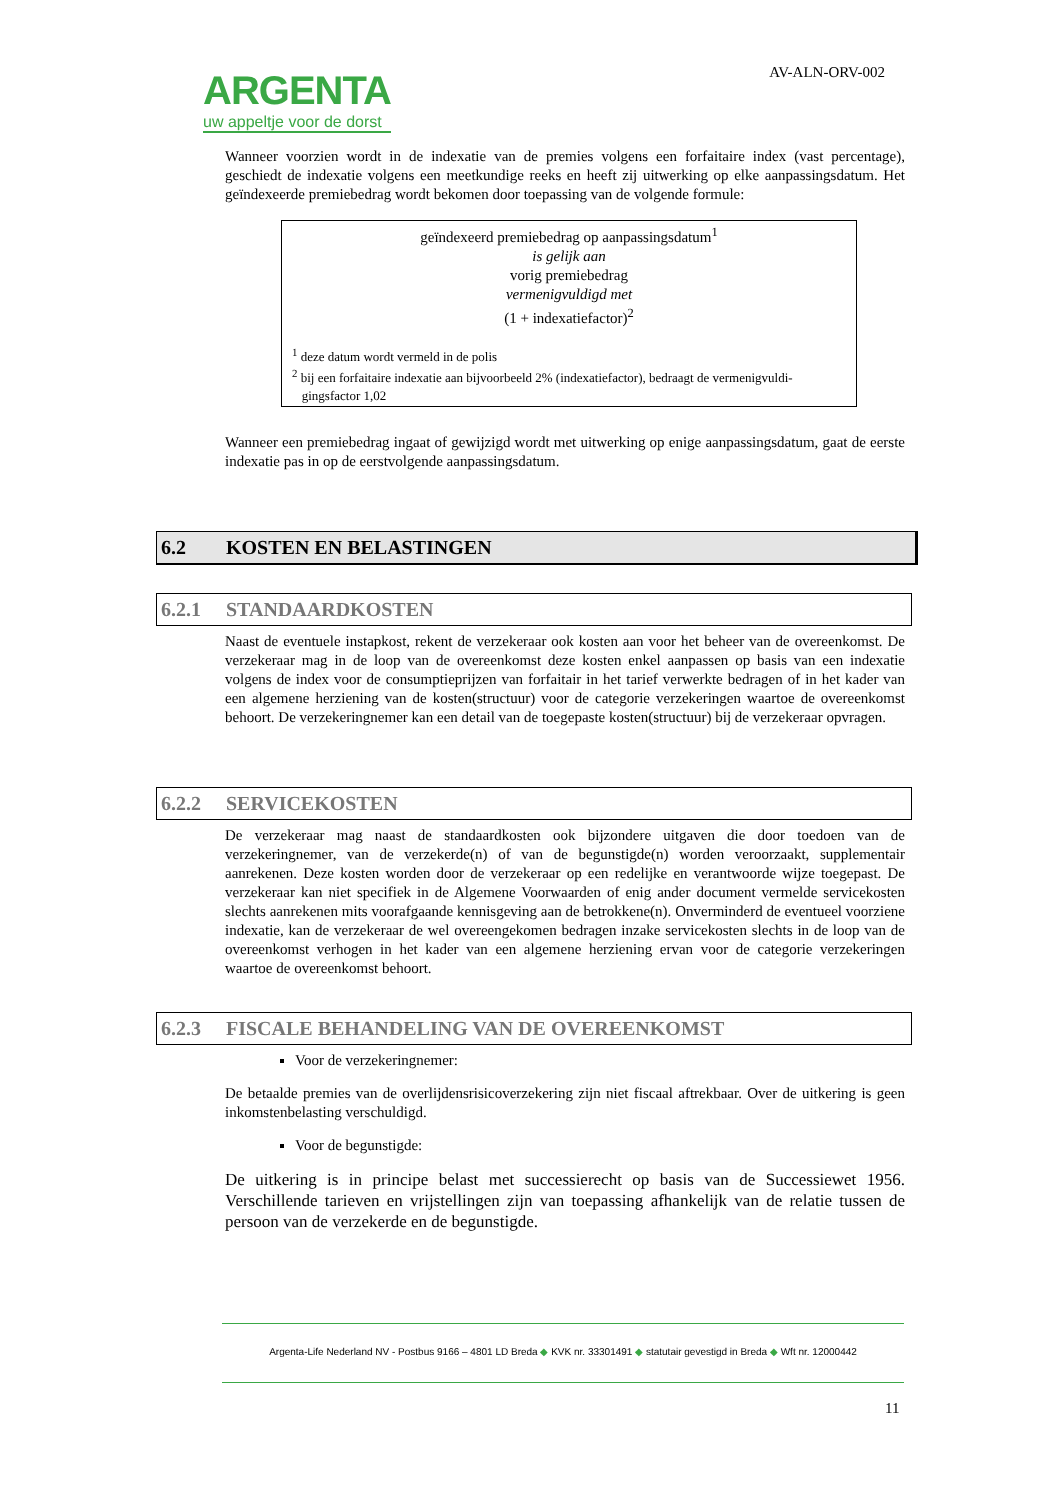ARGENTA
uw appeltje voor de dorst
AV-ALN-ORV-002
Wanneer voorzien wordt in de indexatie van de premies volgens een forfaitaire index (vast percentage), geschiedt de indexatie volgens een meetkundige reeks en heeft zij uitwerking op elke aanpassingsdatum. Het geïndexeerde premiebedrag wordt bekomen door toepassing van de volgende formule:
geïndexeerd premiebedrag op aanpassingsdatum<sup>1</sup>
is gelijk aan
vorig premiebedrag
vermenigvuldigd met
(1 + indexatiefactor)<sup>2</sup>
<sup>1</sup> deze datum wordt vermeld in de polis
<sup>2</sup> bij een forfaitaire indexatie aan bijvoorbeeld 2% (indexatiefactor), bedraagt de vermenigvuldi-
gingsfactor 1,02
Wanneer een premiebedrag ingaat of gewijzigd wordt met uitwerking op enige aanpassingsdatum, gaat de eerste indexatie pas in op de eerstvolgende aanpassingsdatum.
6.2 KOSTEN EN BELASTINGEN
6.2.1 STANDAARDKOSTEN
Naast de eventuele instapkost, rekent de verzekeraar ook kosten aan voor het beheer van de overeenkomst. De verzekeraar mag in de loop van de overeenkomst deze kosten enkel aanpassen op basis van een indexatie volgens de index voor de consumptieprijzen van forfaitair in het tarief verwerkte bedragen of in het kader van een algemene herziening van de kosten(structuur) voor de categorie verzekeringen waartoe de overeenkomst behoort. De verzekeringnemer kan een detail van de toegepaste kosten(structuur) bij de verzekeraar opvragen.
6.2.2 SERVICEKOSTEN
De verzekeraar mag naast de standaardkosten ook bijzondere uitgaven die door toedoen van de verzekeringnemer, van de verzekerde(n) of van de begunstigde(n) worden veroorzaakt, supplementair aanrekenen. Deze kosten worden door de verzekeraar op een redelijke en verantwoorde wijze toegepast. De verzekeraar kan niet specifiek in de Algemene Voorwaarden of enig ander document vermelde servicekosten slechts aanrekenen mits voorafgaande kennisgeving aan de betrokkene(n). Onverminderd de eventueel voorziene indexatie, kan de verzekeraar de wel overeengekomen bedragen inzake servicekosten slechts in de loop van de overeenkomst verhogen in het kader van een algemene herziening ervan voor de categorie verzekeringen waartoe de overeenkomst behoort.
6.2.3 FISCALE BEHANDELING VAN DE OVEREENKOMST
Voor de verzekeringnemer:
De betaalde premies van de overlijdensrisicoverzekering zijn niet fiscaal aftrekbaar. Over de uitkering is geen inkomstenbelasting verschuldigd.
Voor de begunstigde:
De uitkering is in principe belast met successierecht op basis van de Successiewet 1956. Verschillende tarieven en vrijstellingen zijn van toepassing afhankelijk van de relatie tussen de persoon van de verzekerde en de begunstigde.
Argenta-Life Nederland NV - Postbus 9166 – 4801 LD Breda ◆ KVK nr. 33301491 ◆ statutair gevestigd in Breda ◆ Wft nr. 12000442
11